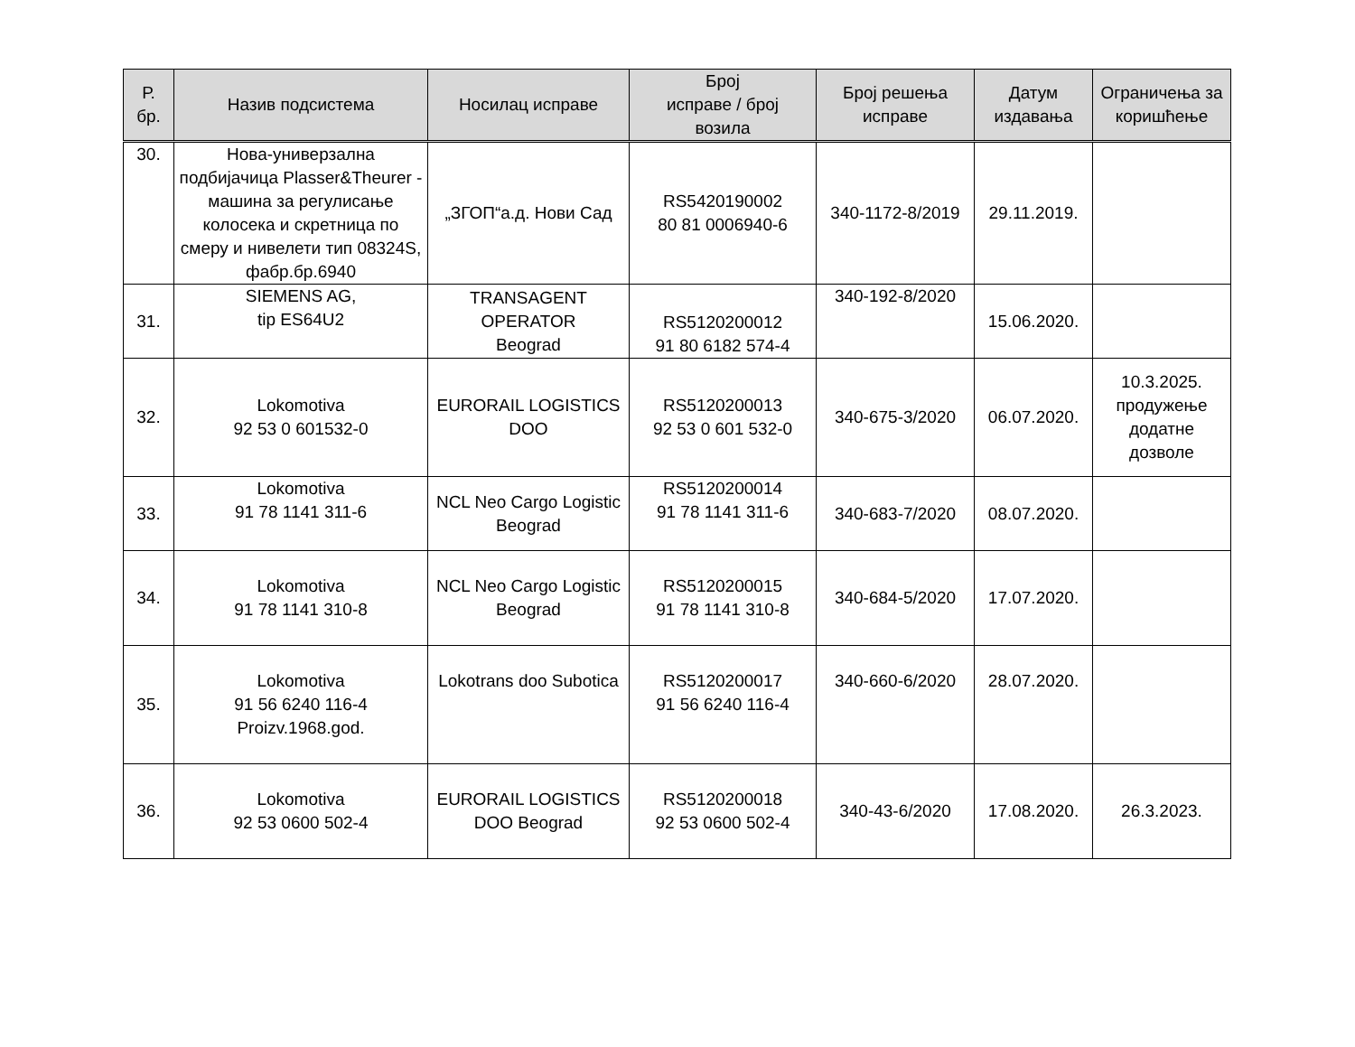| Р. бр. | Назив подсистема | Носилац исправе | Број исправе / број возила | Број решења исправе | Датум издавања | Ограничења за коришћење |
| --- | --- | --- | --- | --- | --- | --- |
| 30. | Нова-универзална подбијачица Plasser&Theurer - машина за регулисање колосека и скретница по смеру и нивелети тип 08324S, фабр.бр.6940 | „ЗГОП“а.д. Нови Сад | RS5420190002 80 81 0006940-6 | 340-1172-8/2019 | 29.11.2019. | |
| 31. | SIEMENS AG, tip ES64U2 | TRANSAGENT OPERATOR Beograd | RS5120200012 91 80 6182 574-4 | 340-192-8/2020 | 15.06.2020. | |
| 32. | Lokomotiva 92 53 0 601532-0 | EURORAIL LOGISTICS DOO | RS5120200013 92 53 0 601 532-0 | 340-675-3/2020 | 06.07.2020. | 10.3.2025. продужење додатне дозволе |
| 33. | Lokomotiva 91 78 1141 311-6 | NCL Neo Cargo Logistic Beograd | RS5120200014 91 78 1141 311-6 | 340-683-7/2020 | 08.07.2020. | |
| 34. | Lokomotiva 91 78 1141 310-8 | NCL Neo Cargo Logistic Beograd | RS5120200015 91 78 1141 310-8 | 340-684-5/2020 | 17.07.2020. | |
| 35. | Lokomotiva 91 56 6240 116-4 Proizv.1968.god. | Lokotrans doo Subotica | RS5120200017 91 56 6240 116-4 | 340-660-6/2020 | 28.07.2020. | |
| 36. | Lokomotiva 92 53 0600 502-4 | EURORAIL LOGISTICS DOO Beograd | RS5120200018 92 53 0600 502-4 | 340-43-6/2020 | 17.08.2020. | 26.3.2023. |